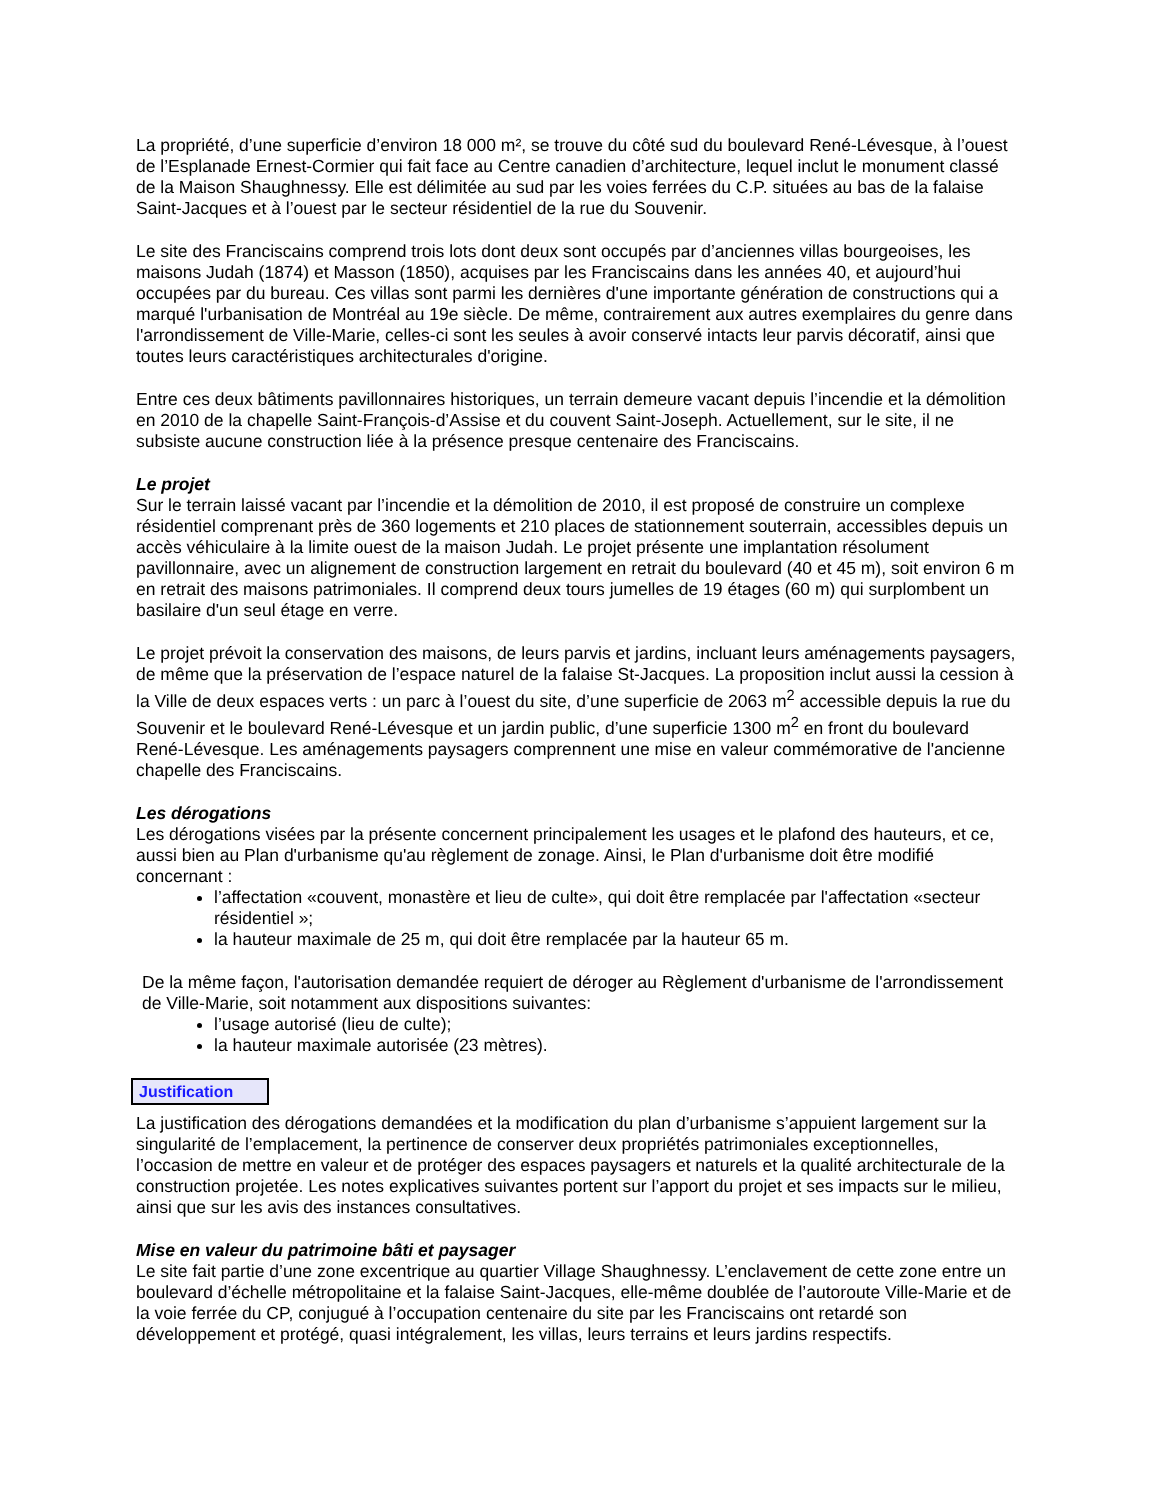La propriété, d’une superficie d’environ 18 000 m², se trouve du côté sud du boulevard René-Lévesque, à l’ouest de l’Esplanade Ernest-Cormier qui fait face au Centre canadien d’architecture, lequel inclut le monument classé de la Maison Shaughnessy. Elle est délimitée au sud par les voies ferrées du C.P. situées au bas de la falaise Saint-Jacques et à l’ouest par le secteur résidentiel de la rue du Souvenir.
Le site des Franciscains comprend trois lots dont deux sont occupés par d’anciennes villas bourgeoises, les maisons Judah (1874) et Masson (1850), acquises par les Franciscains dans les années 40, et aujourd’hui occupées par du bureau. Ces villas sont parmi les dernières d'une importante génération de constructions qui a marqué l'urbanisation de Montréal au 19e siècle. De même, contrairement aux autres exemplaires du genre dans l'arrondissement de Ville-Marie, celles-ci sont les seules à avoir conservé intacts leur parvis décoratif, ainsi que toutes leurs caractéristiques architecturales d'origine.
Entre ces deux bâtiments pavillonnaires historiques, un terrain demeure vacant depuis l’incendie et la démolition en 2010 de la chapelle Saint-François-d’Assise et du couvent Saint-Joseph. Actuellement, sur le site, il ne subsiste aucune construction liée à la présence presque centenaire des Franciscains.
Le projet
Sur le terrain laissé vacant par l’incendie et la démolition de 2010, il est proposé de construire un complexe résidentiel comprenant près de 360 logements et 210 places de stationnement souterrain, accessibles depuis un accès véhiculaire à la limite ouest de la maison Judah. Le projet présente une implantation résolument pavillonnaire, avec un alignement de construction largement en retrait du boulevard (40 et 45 m), soit environ 6 m en retrait des maisons patrimoniales. Il comprend deux tours jumelles de 19 étages (60 m) qui surplombent un basilaire d'un seul étage en verre.
Le projet prévoit la conservation des maisons, de leurs parvis et jardins, incluant leurs aménagements paysagers, de même que la préservation de l’espace naturel de la falaise St-Jacques. La proposition inclut aussi la cession à la Ville de deux espaces verts : un parc à l’ouest du site, d’une superficie de 2063 m<sup>2</sup> accessible depuis la rue du Souvenir et le boulevard René-Lévesque et un jardin public, d’une superficie 1300 m<sup>2</sup> en front du boulevard René-Lévesque. Les aménagements paysagers comprennent une mise en valeur commémorative de l'ancienne chapelle des Franciscains.
Les dérogations
Les dérogations visées par la présente concernent principalement les usages et le plafond des hauteurs, et ce, aussi bien au Plan d'urbanisme qu'au règlement de zonage. Ainsi, le Plan d'urbanisme doit être modifié concernant :
l’affectation «couvent, monastère et lieu de culte», qui doit être remplacée par l'affectation «secteur résidentiel »;
la hauteur maximale de 25 m, qui doit être remplacée par la hauteur 65 m.
De la même façon, l'autorisation demandée requiert de déroger au Règlement d'urbanisme de l'arrondissement de Ville-Marie, soit notamment aux dispositions suivantes:
l’usage autorisé (lieu de culte);
la hauteur maximale autorisée (23 mètres).
Justification
La justification des dérogations demandées et la modification du plan d’urbanisme s’appuient largement sur la singularité de l’emplacement, la pertinence de conserver deux propriétés patrimoniales exceptionnelles, l’occasion de mettre en valeur et de protéger des espaces paysagers et naturels et la qualité architecturale de la construction projetée. Les notes explicatives suivantes portent sur l’apport du projet et ses impacts sur le milieu, ainsi que sur les avis des instances consultatives.
Mise en valeur du patrimoine bâti et paysager
Le site fait partie d’une zone excentrique au quartier Village Shaughnessy. L’enclavement de cette zone entre un boulevard d’échelle métropolitaine et la falaise Saint-Jacques, elle-même doublée de l’autoroute Ville-Marie et de la voie ferrée du CP, conjugué à l’occupation centenaire du site par les Franciscains ont retardé son développement et protégé, quasi intégralement, les villas, leurs terrains et leurs jardins respectifs.